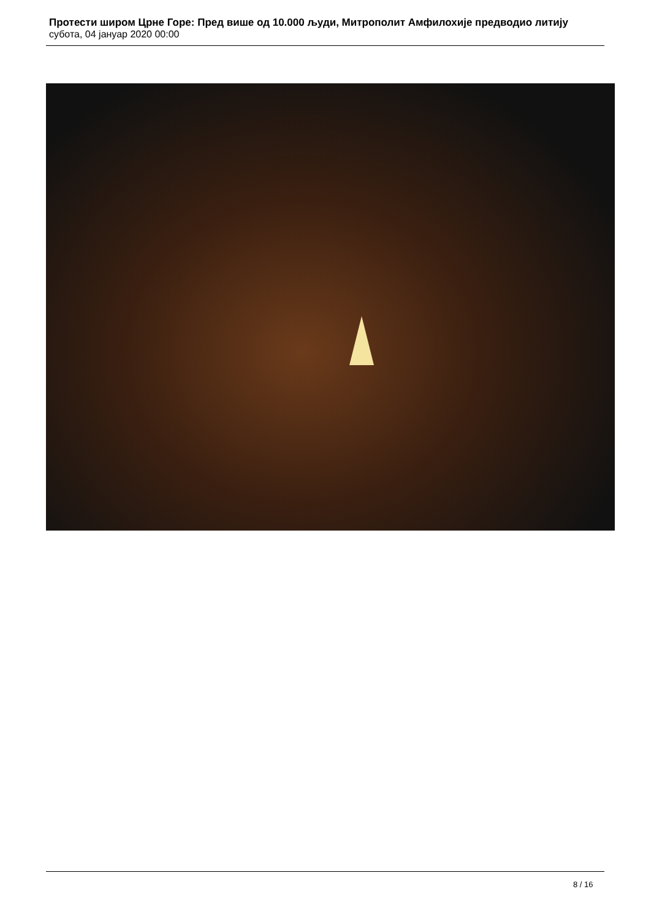Протести широм Црне Горе: Пред више од 10.000 људи, Митрополит Амфилохије предводио литију
субота, 04 јануар 2020 00:00
8 / 16